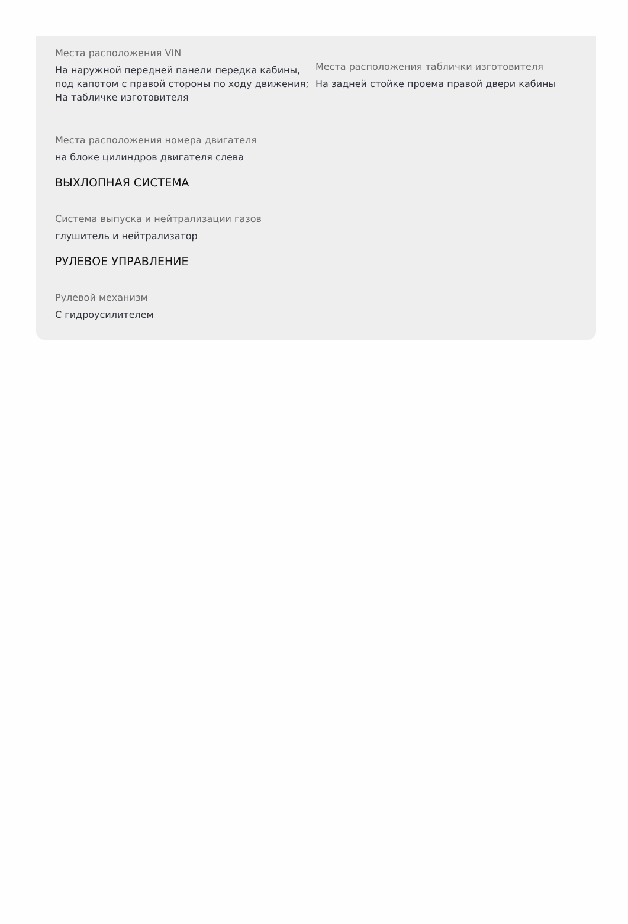Места расположения VIN
На наружной передней панели передка кабины, под капотом с правой стороны по ходу движения; На табличке изготовителя
Места расположения таблички изготовителя
На задней стойке проема правой двери кабины
Места расположения номера двигателя
на блоке цилиндров двигателя слева
ВЫХЛОПНАЯ СИСТЕМА
Система выпуска и нейтрализации газов
глушитель и нейтрализатор
РУЛЕВОЕ УПРАВЛЕНИЕ
Рулевой механизм
С гидроусилителем